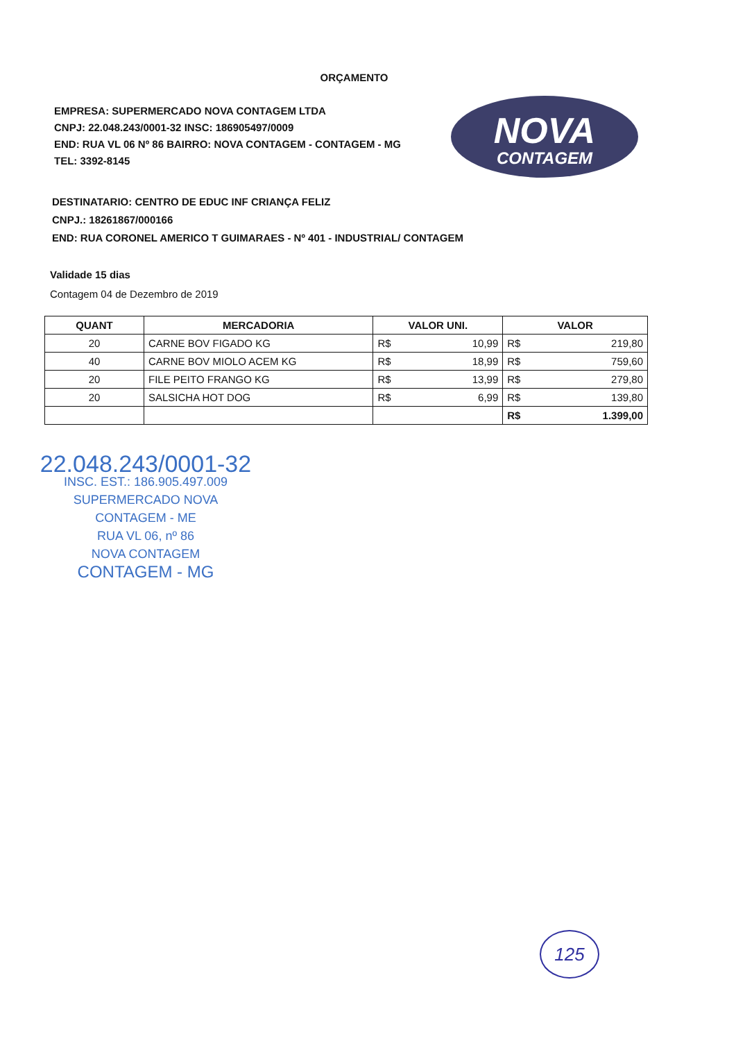ORÇAMENTO
EMPRESA: SUPERMERCADO NOVA CONTAGEM LTDA
CNPJ: 22.048.243/0001-32 INSC: 186905497/0009
END: RUA VL 06 Nº 86 BAIRRO: NOVA CONTAGEM - CONTAGEM - MG
TEL: 3392-8145
NOVA
CONTAGEM
DESTINATARIO: CENTRO DE EDUC INF CRIANÇA FELIZ
CNPJ.: 18261867/000166
END: RUA CORONEL AMERICO T GUIMARAES - Nº 401 - INDUSTRIAL/ CONTAGEM
Validade 15 dias
Contagem 04 de Dezembro de 2019
| QUANT | MERCADORIA | VALOR UNI. | | VALOR | |
| --- | --- | --- | --- | --- | --- |
| 20 | CARNE BOV FIGADO KG | R$ | 10,99 | R$ | 219,80 |
| 40 | CARNE BOV MIOLO ACEM KG | R$ | 18,99 | R$ | 759,60 |
| 20 | FILE PEITO FRANGO KG | R$ | 13,99 | R$ | 279,80 |
| 20 | SALSICHA HOT DOG | R$ | 6,99 | R$ | 139,80 |
| | | | | R$ | 1.399,00 |
22.048.243/0001-32
INSC. EST.: 186.905.497.009
SUPERMERCADO NOVA CONTAGEM - ME
RUA VL 06, nº 86
NOVA CONTAGEM
CONTAGEM - MG
125